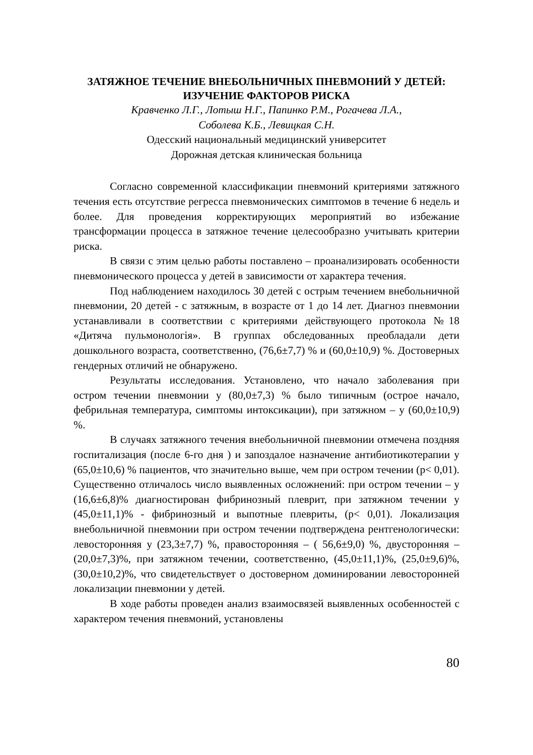ЗАТЯЖНОЕ ТЕЧЕНИЕ ВНЕБОЛЬНИЧНЫХ ПНЕВМОНИЙ У ДЕТЕЙ: ИЗУЧЕНИЕ ФАКТОРОВ РИСКА
Кравченко Л.Г., Лотыш Н.Г., Папинко Р.М., Рогачева Л.А.,
Соболева К.Б., Левицкая С.Н.
Одесский национальный медицинский университет
Дорожная детская клиническая больница
Согласно современной классификации пневмоний критериями затяжного течения есть отсутствие регресса пневмонических симптомов в течение 6 недель и более. Для проведения корректирующих мероприятий во избежание трансформации процесса в затяжное течение целесообразно учитывать критерии риска.
В связи с этим целью работы поставлено – проанализировать особенности пневмонического процесса у детей в зависимости от характера течения.
Под наблюдением находилось 30 детей с острым течением внебольничной пневмонии, 20 детей - с затяжным, в возрасте от 1 до 14 лет. Диагноз пневмонии устанавливали в соответствии с критериями действующего протокола №18 «Дитяча пульмонологія». В группах обследованных преобладали дети дошкольного возраста, соответственно, (76,6±7,7) % и (60,0±10,9) %. Достоверных гендерных отличий не обнаружено.
Результаты исследования. Установлено, что начало заболевания при остром течении пневмонии у (80,0±7,3) % было типичным (острое начало, фебрильная температура, симптомы интоксикации), при затяжном – у (60,0±10,9) %.
В случаях затяжного течения внебольничной пневмонии отмечена поздняя госпитализация (после 6-го дня ) и запоздалое назначение антибиотикотерапии у (65,0±10,6) % пациентов, что значительно выше, чем при остром течении (p< 0,01). Существенно отличалось число выявленных осложнений: при остром течении – у (16,6±6,8)% диагностирован фибринозный плеврит, при затяжном течении у (45,0±11,1)% - фибринозный и выпотные плевриты, (p< 0,01). Локализация внебольничной пневмонии при остром течении подтверждена рентгенологически: левосторонняя у (23,3±7,7) %, правосторонняя – ( 56,6±9,0) %, двусторонняя – (20,0±7,3)%, при затяжном течении, соответственно, (45,0±11,1)%, (25,0±9,6)%, (30,0±10,2)%, что свидетельствует о достоверном доминировании левосторонней локализации пневмонии у детей.
В ходе работы проведен анализ взаимосвязей выявленных особенностей с характером течения пневмоний, установлены
80